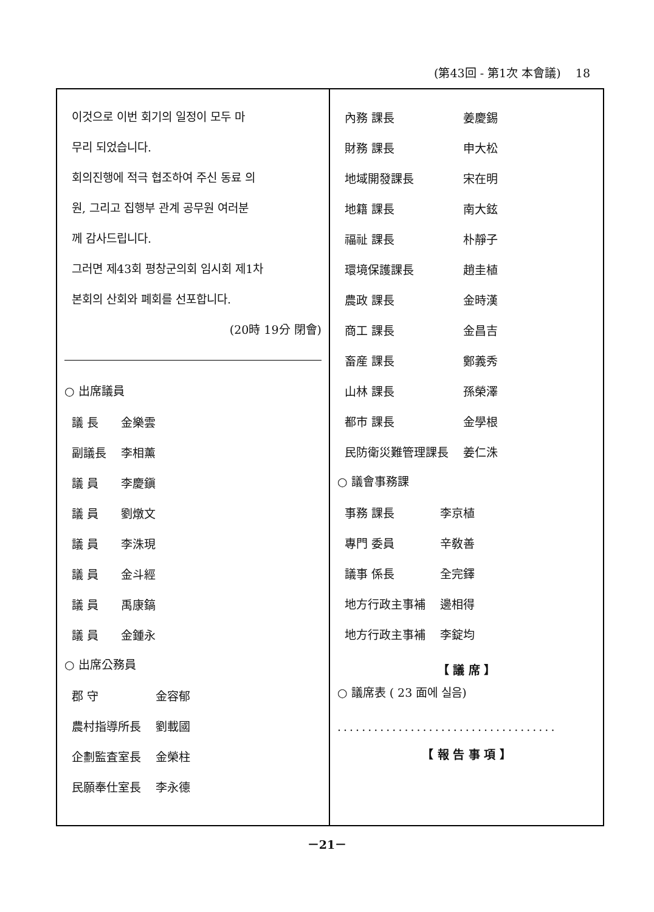(第43回 - 第1次 本會議) 18
이것으로 이번 회기의 일정이 모두 마
무리 되었습니다.
회의진행에 적극 협조하여 주신 동료 의
원, 그리고 집행부 관계 공무원 여러분
께 감사드립니다.
그러면 제43회 평창군의회 임시회 제1차
본회의 산회와 폐회를 선포합니다.
(20時 19分 閉會)
○ 出席議員
| 議 長 | 金樂雲 |
| 副議長 | 李相薰 |
| 議 員 | 李慶鎭 |
| 議 員 | 劉燉文 |
| 議 員 | 李洙現 |
| 議 員 | 金斗經 |
| 議 員 | 禹康鎬 |
| 議 員 | 金鍾永 |
○ 出席公務員
| 郡 守 | 金容郁 |
| 農村指導所長 | 劉載國 |
| 企劃監査室長 | 金榮柱 |
| 民願奉仕室長 | 李永德 |
| 內務 課長 | 姜慶錫 |
| 財務 課長 | 申大松 |
| 地域開發課長 | 宋在明 |
| 地籍 課長 | 南大鉉 |
| 福祉 課長 | 朴靜子 |
| 環境保護課長 | 趙圭植 |
| 農政 課長 | 金時漢 |
| 商工 課長 | 金昌吉 |
| 畜産 課長 | 鄭義秀 |
| 山林 課長 | 孫榮澤 |
| 都市 課長 | 金學根 |
| 民防衛災難管理課長 | 姜仁洙 |
○ 議會事務課
| 事務 課長 | 李京植 |
| 專門 委員 | 辛敎善 |
| 議事 係長 | 全完鐸 |
| 地方行政主事補 | 邊相得 |
| 地方行政主事補 | 李錠均 |
【 議 席 】
○ 議席表 ( 23 面에 실음)
....................................
【 報 告 事 項 】
－21－